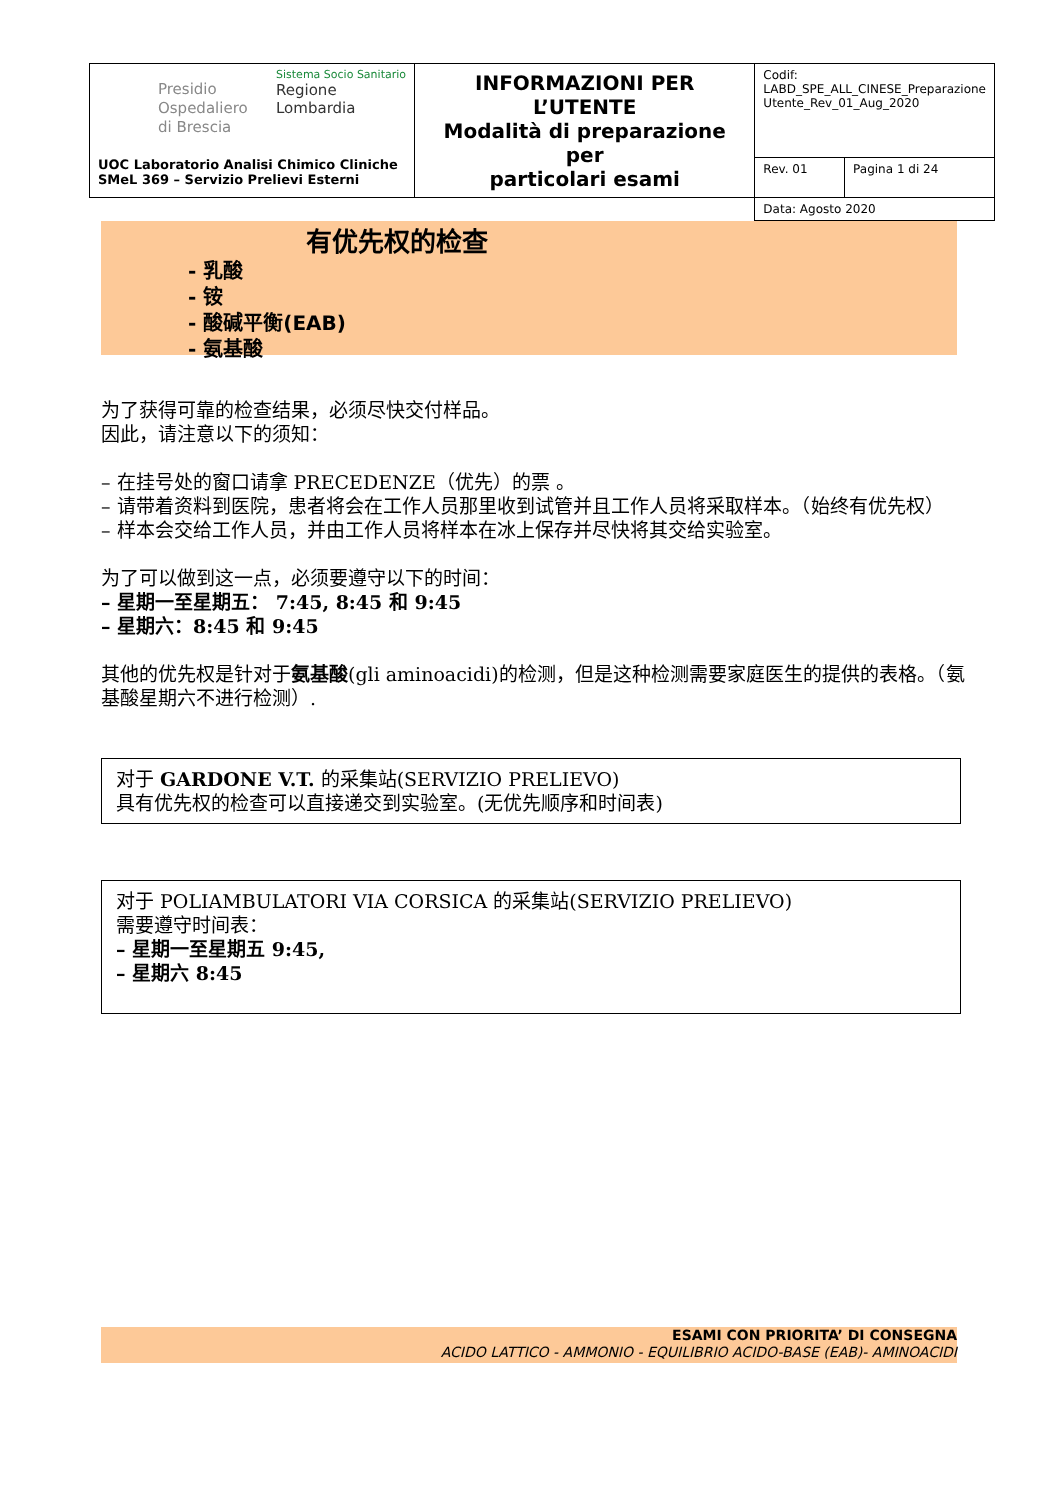| Presidio Ospedaliero di Brescia Sistema Socio Sanitario Regione Lombardia UOC Laboratorio Analisi Chimico Cliniche SMeL 369 – Servizio Prelievi Esterni | INFORMAZIONI PER L’UTENTE Modalità di preparazione per particolari esami | Codif: LABD_SPE_ALL_CINESE_Preparazione Utente_Rev_01_Aug_2020 | |
| | | Rev. 01 | Pagina 1 di 24 |
| | | Data: Agosto 2020 | |
有优先权的检查
- 乳酸
- 铵
- 酸碱平衡(EAB)
- 氨基酸
为了获得可靠的检查结果，必须尽快交付样品。
因此，请注意以下的须知：
– 在挂号处的窗口请拿 PRECEDENZE（优先）的票 。
– 请带着资料到医院，患者将会在工作人员那里收到试管并且工作人员将采取样本。（始终有优先权）
– 样本会交给工作人员，并由工作人员将样本在冰上保存并尽快将其交给实验室。
为了可以做到这一点，必须要遵守以下的时间：
– 星期一至星期五： 7:45, 8:45 和 9:45
– 星期六：8:45 和 9:45
其他的优先权是针对于氨基酸(gli aminoacidi)的检测，但是这种检测需要家庭医生的提供的表格。（氨基酸星期六不进行检测）.
对于 GARDONE V.T. 的采集站(SERVIZIO PRELIEVO)
具有优先权的检查可以直接递交到实验室。(无优先顺序和时间表)
对于 POLIAMBULATORI VIA CORSICA 的采集站(SERVIZIO PRELIEVO)
需要遵守时间表：
– 星期一至星期五 9:45,
– 星期六 8:45
ESAMI CON PRIORITA’ DI CONSEGNA
ACIDO LATTICO - AMMONIO - EQUILIBRIO ACIDO-BASE (EAB)- AMINOACIDI